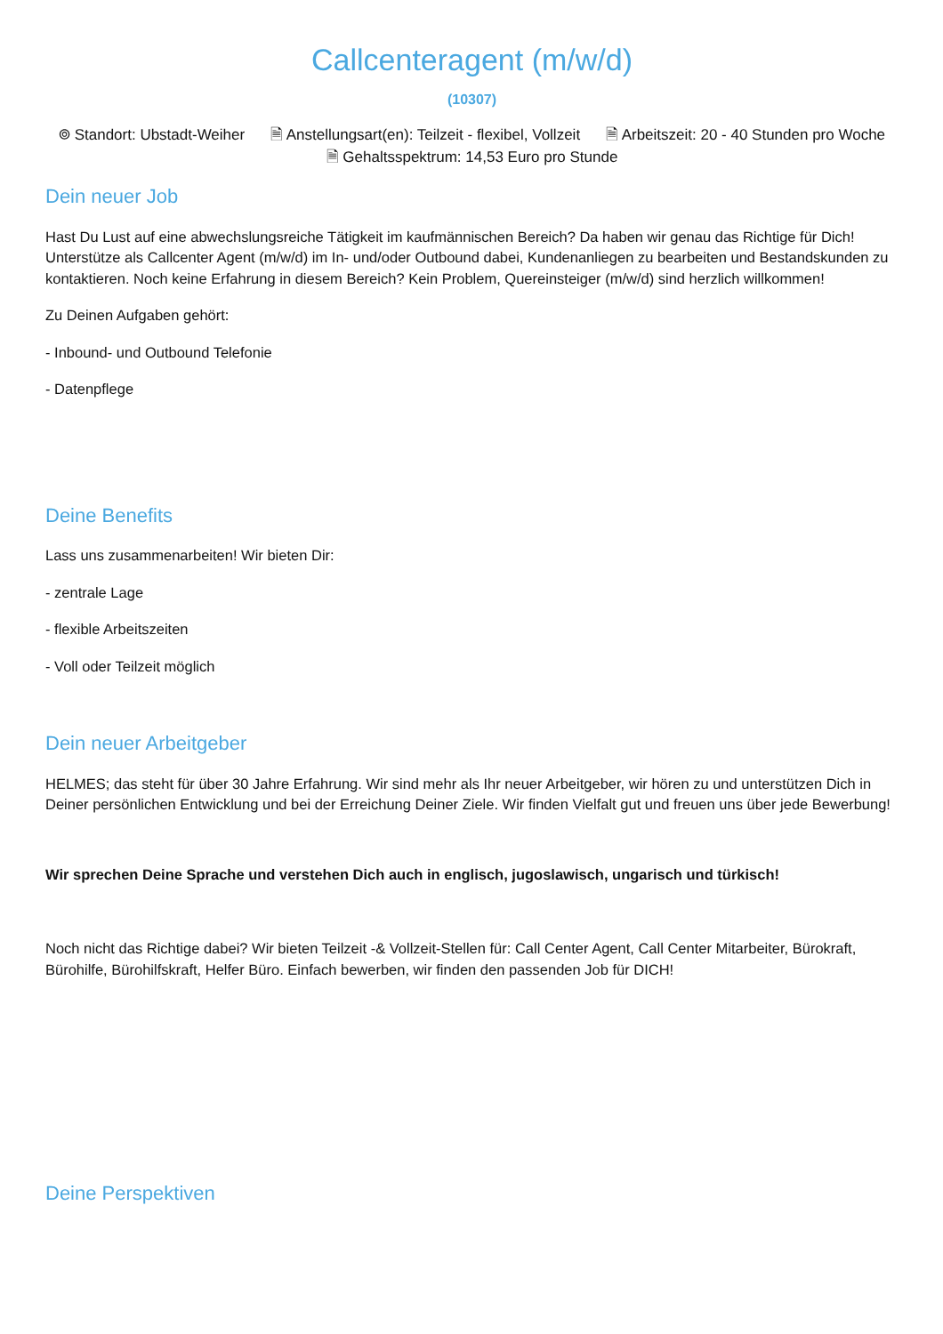Callcenteragent (m/w/d)
(10307)
⌾ Standort: Ubstadt-Weiher 🗎 Anstellungsart(en): Teilzeit - flexibel, Vollzeit 🗎 Arbeitszeit: 20 - 40 Stunden pro Woche 🗎 Gehaltsspektrum: 14,53 Euro pro Stunde
Dein neuer Job
Hast Du Lust auf eine abwechslungsreiche Tätigkeit im kaufmännischen Bereich? Da haben wir genau das Richtige für Dich! Unterstütze als Callcenter Agent (m/w/d) im In- und/oder Outbound dabei, Kundenanliegen zu bearbeiten und Bestandskunden zu kontaktieren. Noch keine Erfahrung in diesem Bereich? Kein Problem, Quereinsteiger (m/w/d) sind herzlich willkommen!
Zu Deinen Aufgaben gehört:
- Inbound- und Outbound Telefonie
- Datenpflege
Deine Benefits
Lass uns zusammenarbeiten! Wir bieten Dir:
- zentrale Lage
- flexible Arbeitszeiten
- Voll oder Teilzeit möglich
Dein neuer Arbeitgeber
HELMES; das steht für über 30 Jahre Erfahrung. Wir sind mehr als Ihr neuer Arbeitgeber, wir hören zu und unterstützen Dich in Deiner persönlichen Entwicklung und bei der Erreichung Deiner Ziele. Wir finden Vielfalt gut und freuen uns über jede Bewerbung!
Wir sprechen Deine Sprache und verstehen Dich auch in englisch, jugoslawisch, ungarisch und türkisch!
Noch nicht das Richtige dabei? Wir bieten Teilzeit -& Vollzeit-Stellen für: Call Center Agent, Call Center Mitarbeiter, Bürokraft, Bürohilfe, Bürohilfskraft, Helfer Büro. Einfach bewerben, wir finden den passenden Job für DICH!
Deine Perspektiven